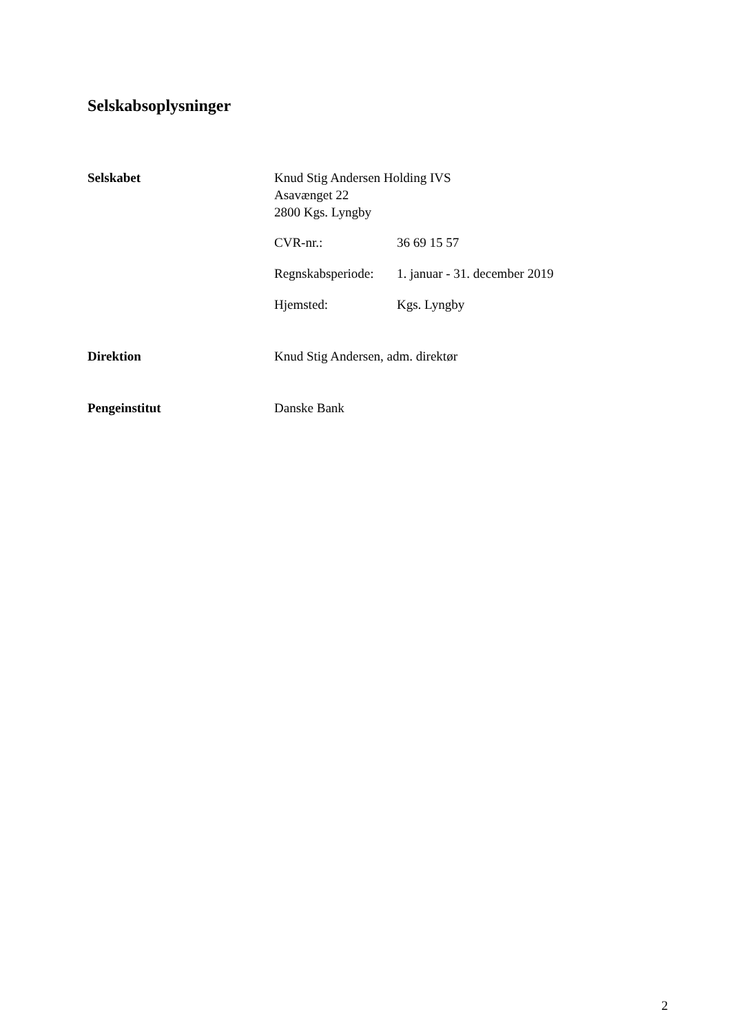Selskabsoplysninger
Selskabet Knud Stig Andersen Holding IVS
Asavænget 22
2800 Kgs. Lyngby
CVR-nr.: 36 69 15 57
Regnskabsperiode:
1. januar - 31. december 2019
Hjemsted: Kgs. Lyngby
Direktion Knud Stig Andersen, adm. direktør
Pengeinstitut Danske Bank
2